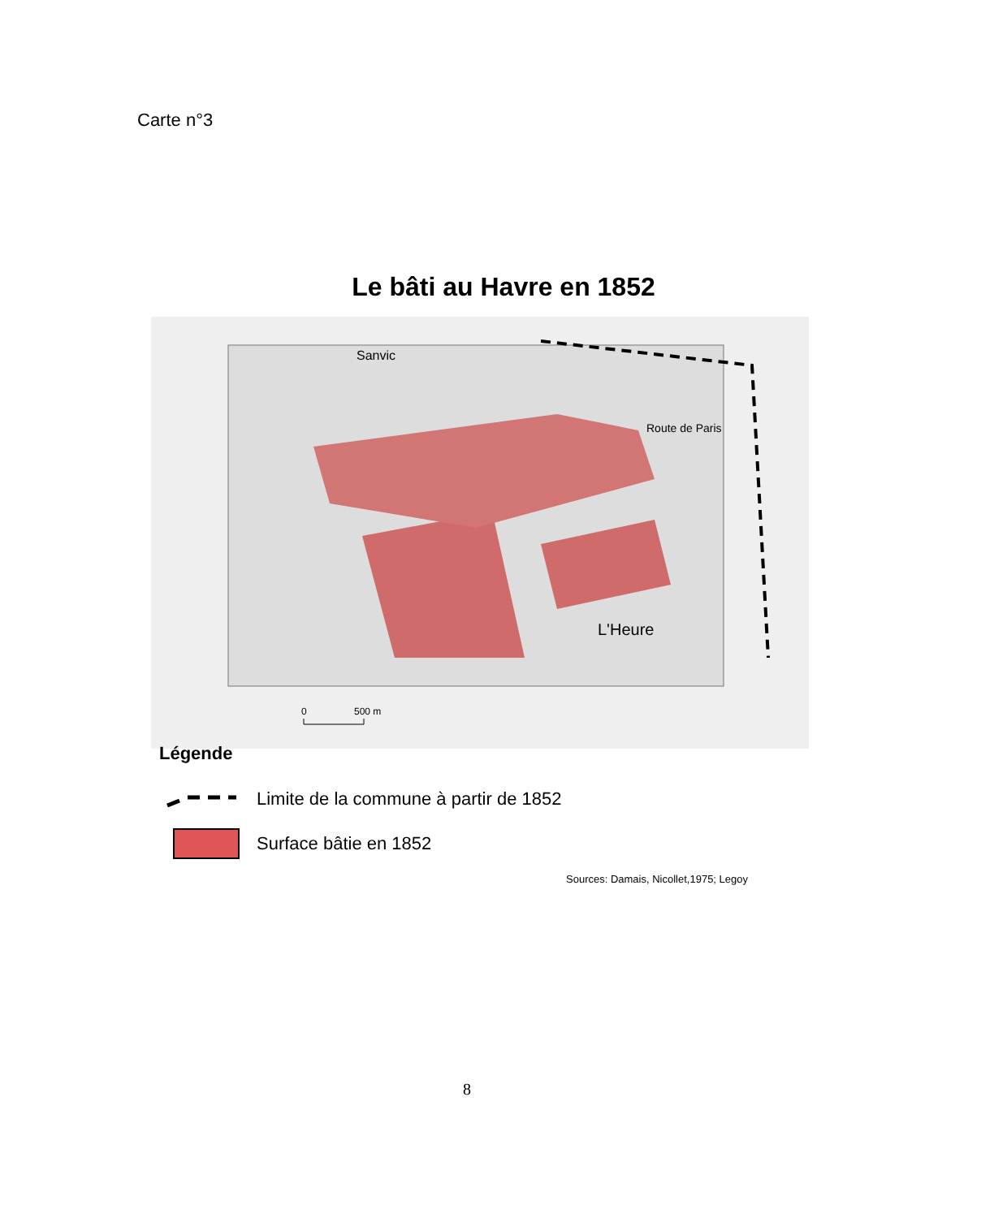Carte n°3
Le bâti au Havre en 1852
Sanvic
Route de Paris
L'Heure
0
500 m
Légende
Limite de la commune à partir de 1852
Surface bâtie en 1852
Sources: Damais, Nicollet,1975; Legoy
8